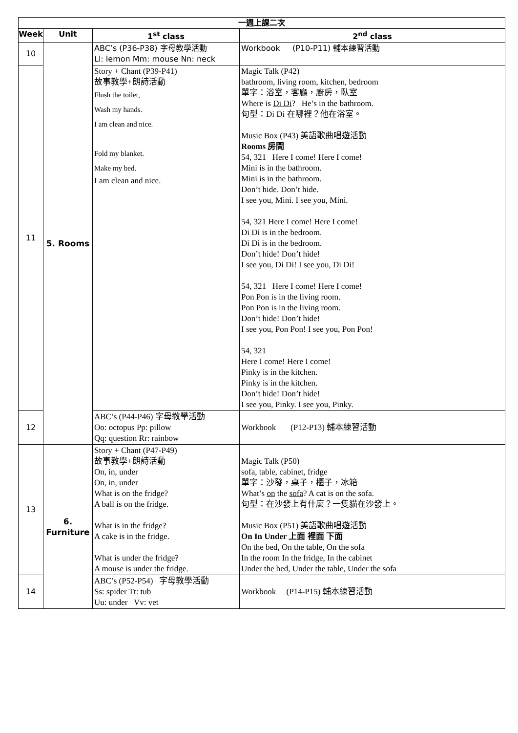| 一週上課二次 | | | |
| --- | --- | --- | --- |
| Week | Unit | 1<sup>st</sup> class | 2<sup>nd</sup> class |
| 10 | 5. Rooms | ABC’s (P36-P38) 字母教學活動 Ll: lemon Mm: mouse Nn: neck | Workbook (P10-P11) 輔本練習活動 |
| 11 | | Story + Chant (P39-P41) 故事教學+朗詩活動 Flush the toilet, Wash my hands. I am clean and nice. Fold my blanket. Make my bed. I am clean and nice. | Magic Talk (P42) bathroom, living room, kitchen, bedroom 單字：浴室，客廳，廚房，臥室 Where is Di Di ? He’s in the bathroom. 句型：Di Di 在哪裡？他在浴室。 Music Box (P43) 美語歌曲唱遊活動 Rooms 房間 54, 321 Here I come! Here I come! Mini is in the bathroom. Mini is in the bathroom. Don’t hide. Don’t hide. I see you, Mini. I see you, Mini. 54, 321 Here I come! Here I come! Di Di is in the bedroom. Di Di is in the bedroom. Don’t hide! Don’t hide! I see you, Di Di! I see you, Di Di! 54, 321 Here I come! Here I come! Pon Pon is in the living room. Pon Pon is in the living room. Don’t hide! Don’t hide! I see you, Pon Pon! I see you, Pon Pon! 54, 321 Here I come! Here I come! Pinky is in the kitchen. Pinky is in the kitchen. Don’t hide! Don’t hide! I see you, Pinky. I see you, Pinky. |
| 12 | | ABC’s (P44-P46) 字母教學活動 Oo: octopus Pp: pillow Qq: question Rr: rainbow | Workbook (P12-P13) 輔本練習活動 |
| 13 | 6. Furniture | Story + Chant (P47-P49) 故事教學+朗詩活動 On, in, under On, in, under What is on the fridge? A ball is on the fridge. What is in the fridge? A cake is in the fridge. What is under the fridge? A mouse is under the fridge. | Magic Talk (P50) sofa, table, cabinet, fridge 單字：沙發，桌子，櫃子，冰箱 What’s on the sofa ? A cat is on the sofa. 句型：在沙發上有什麼？一隻貓在沙發上。 Music Box (P51) 美語歌曲唱遊活動 On In Under 上面 裡面 下面 On the bed, On the table, On the sofa In the room In the fridge, In the cabinet Under the bed, Under the table, Under the sofa |
| 14 | | ABC’s (P52-P54) 字母教學活動 Ss: spider Tt: tub Uu: under Vv: vet | Workbook (P14-P15) 輔本練習活動 |